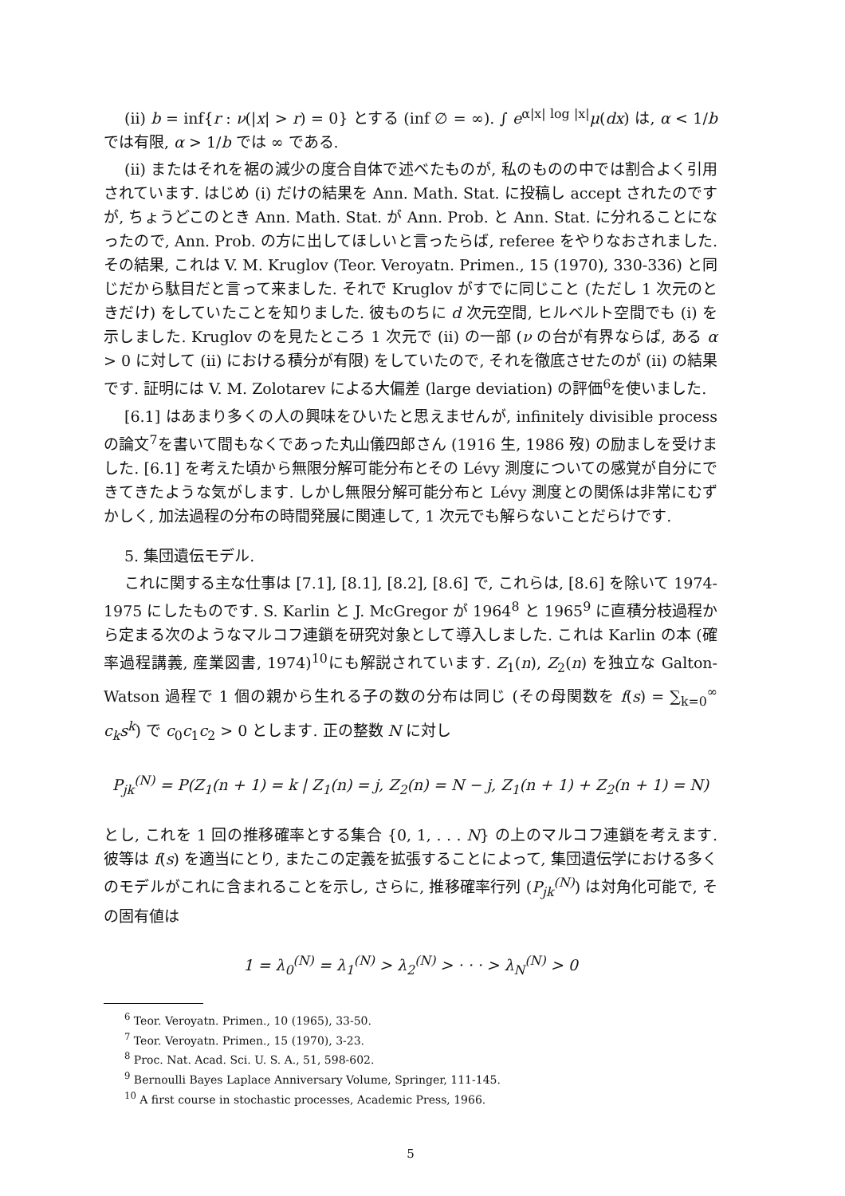(ii) b = inf{r : ν(|x| > r) = 0} とする (inf ∅ = ∞). ∫ e<sup>α|x| log |x|</sup>μ(dx) は, α < 1/b では有限, α > 1/b では ∞ である.
(ii) またはそれを裾の減少の度合自体で述べたものが, 私のものの中では割合よく引用されています. はじめ (i) だけの結果を Ann. Math. Stat. に投稿し accept されたのですが, ちょうどこのとき Ann. Math. Stat. が Ann. Prob. と Ann. Stat. に分れることになったので, Ann. Prob. の方に出してほしいと言ったらば, referee をやりなおされました. その結果, これは V. M. Kruglov (Teor. Veroyatn. Primen., 15 (1970), 330-336) と同じだから駄目だと言って来ました. それで Kruglov がすでに同じこと (ただし 1 次元のときだけ) をしていたことを知りました. 彼ものちに d 次元空間, ヒルベルト空間でも (i) を示しました. Kruglov のを見たところ 1 次元で (ii) の一部 (ν の台が有界ならば, ある α > 0 に対して (ii) における積分が有限) をしていたので, それを徹底させたのが (ii) の結果です. 証明には V. M. Zolotarev による大偏差 (large deviation) の評価<sup>6</sup>を使いました.
[6.1] はあまり多くの人の興味をひいたと思えませんが, infinitely divisible process の論文<sup>7</sup>を書いて間もなくであった丸山儀四郎さん (1916 生, 1986 歿) の励ましを受けました. [6.1] を考えた頃から無限分解可能分布とその Lévy 測度についての感覚が自分にできてきたような気がします. しかし無限分解可能分布と Lévy 測度との関係は非常にむずかしく, 加法過程の分布の時間発展に関連して, 1 次元でも解らないことだらけです.
5. 集団遺伝モデル.
これに関する主な仕事は [7.1], [8.1], [8.2], [8.6] で, これらは, [8.6] を除いて 1974-1975 にしたものです. S. Karlin と J. McGregor が 1964<sup>8</sup> と 1965<sup>9</sup> に直積分枝過程から定まる次のようなマルコフ連鎖を研究対象として導入しました. これは Karlin の本 (確率過程講義, 産業図書, 1974)<sup>10</sup>にも解説されています. Z<sub>1</sub>(n), Z<sub>2</sub>(n) を独立な Galton-Watson 過程で 1 個の親から生れる子の数の分布は同じ (その母関数を f(s) = ∑<sub>k=0</sub><sup>∞</sup> c<sub>k</sub>s<sup>k</sup>) で c<sub>0</sub>c<sub>1</sub>c<sub>2</sub> > 0 とします. 正の整数 N に対し
P<sub>jk</sub><sup>(N)</sup> = P(Z<sub>1</sub>(n + 1) = k | Z<sub>1</sub>(n) = j, Z<sub>2</sub>(n) = N − j, Z<sub>1</sub>(n + 1) + Z<sub>2</sub>(n + 1) = N)
とし, これを 1 回の推移確率とする集合 {0, 1, . . . N} の上のマルコフ連鎖を考えます. 彼等は f(s) を適当にとり, またこの定義を拡張することによって, 集団遺伝学における多くのモデルがこれに含まれることを示し, さらに, 推移確率行列 (P<sub>jk</sub><sup>(N)</sup>) は対角化可能で, その固有値は
1 = λ<sub>0</sub><sup>(N)</sup> = λ<sub>1</sub><sup>(N)</sup> > λ<sub>2</sub><sup>(N)</sup> > · · · > λ<sub>N</sub><sup>(N)</sup> > 0
<sup>6</sup> Teor. Veroyatn. Primen., 10 (1965), 33-50.
<sup>7</sup> Teor. Veroyatn. Primen., 15 (1970), 3-23.
<sup>8</sup> Proc. Nat. Acad. Sci. U. S. A., 51, 598-602.
<sup>9</sup> Bernoulli Bayes Laplace Anniversary Volume, Springer, 111-145.
<sup>10</sup> A first course in stochastic processes, Academic Press, 1966.
5